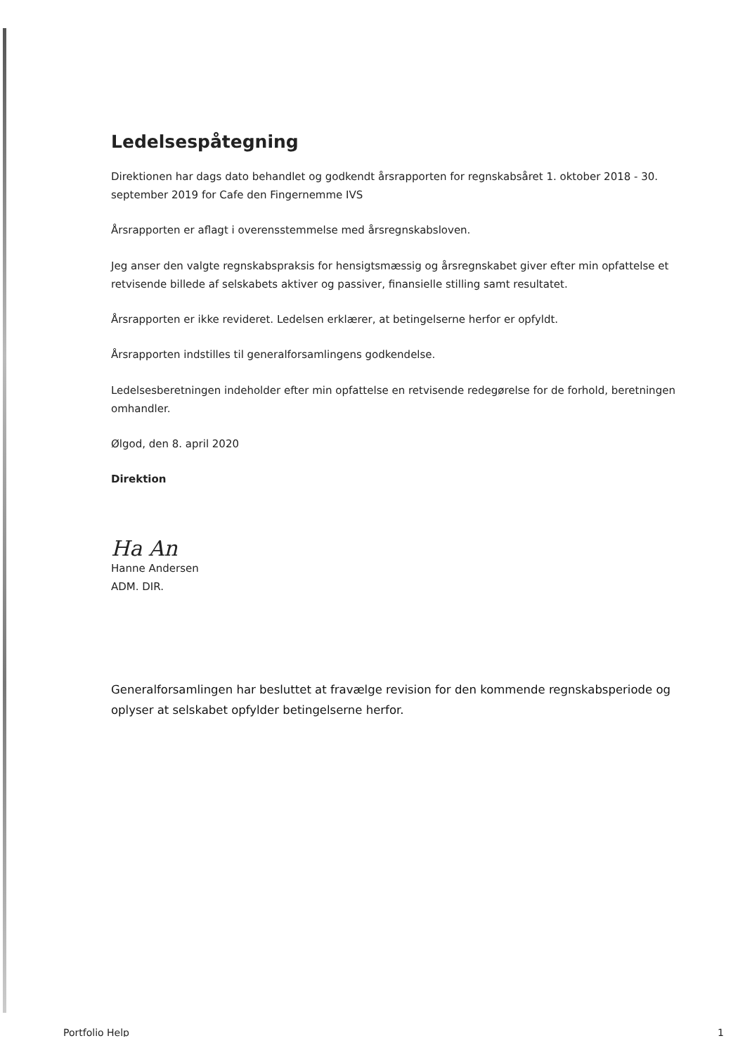Ledelsespåtegning
Direktionen har dags dato behandlet og godkendt årsrapporten for regnskabsåret 1. oktober 2018 - 30. september 2019 for Cafe den Fingernemme IVS
Årsrapporten er aflagt i overensstemmelse med årsregnskabsloven.
Jeg anser den valgte regnskabspraksis for hensigtsmæssig og årsregnskabet giver efter min opfattelse et retvisende billede af selskabets aktiver og passiver, finansielle stilling samt resultatet.
Årsrapporten er ikke revideret. Ledelsen erklærer, at betingelserne herfor er opfyldt.
Årsrapporten indstilles til generalforsamlingens godkendelse.
Ledelsesberetningen indeholder efter min opfattelse en retvisende redegørelse for de forhold, beretningen omhandler.
Ølgod, den 8. april 2020
Direktion
Ha An
Hanne Andersen
ADM. DIR.
Generalforsamlingen har besluttet at fravælge revision for den kommende regnskabsperiode og oplyser at selskabet opfylder betingelserne herfor.
Portfolio Help 1